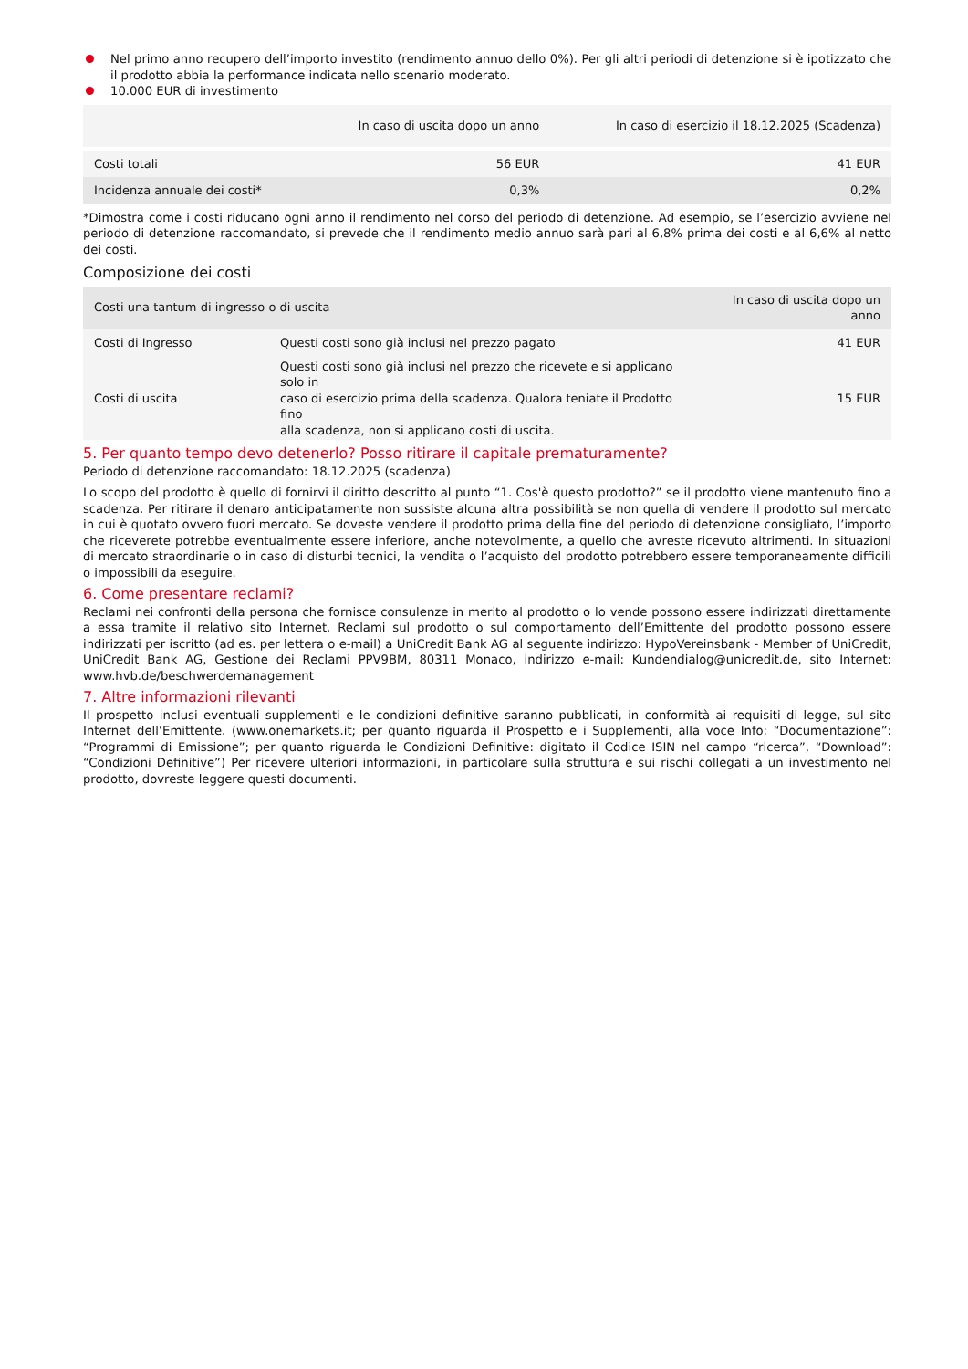Nel primo anno recupero dell’importo investito (rendimento annuo dello 0%). Per gli altri periodi di detenzione si è ipotizzato che il prodotto abbia la performance indicata nello scenario moderato.
10.000 EUR di investimento
| | In caso di uscita dopo un anno | In caso di esercizio il 18.12.2025 (Scadenza) |
| --- | --- | --- |
| Costi totali | 56 EUR | 41 EUR |
| Incidenza annuale dei costi* | 0,3% | 0,2% |
*Dimostra come i costi riducano ogni anno il rendimento nel corso del periodo di detenzione. Ad esempio, se l’esercizio avviene nel periodo di detenzione raccomandato, si prevede che il rendimento medio annuo sarà pari al 6,8% prima dei costi e al 6,6% al netto dei costi.
Composizione dei costi
| Costi una tantum di ingresso o di uscita | | In caso di uscita dopo un anno |
| --- | --- | --- |
| Costi di Ingresso | Questi costi sono già inclusi nel prezzo pagato | 41 EUR |
| Costi di uscita | Questi costi sono già inclusi nel prezzo che ricevete e si applicano solo in caso di esercizio prima della scadenza. Qualora teniate il Prodotto fino alla scadenza, non si applicano costi di uscita. | 15 EUR |
5. Per quanto tempo devo detenerlo? Posso ritirare il capitale prematuramente?
Periodo di detenzione raccomandato: 18.12.2025 (scadenza)
Lo scopo del prodotto è quello di fornirvi il diritto descritto al punto “1. Cos'è questo prodotto?” se il prodotto viene mantenuto fino a scadenza. Per ritirare il denaro anticipatamente non sussiste alcuna altra possibilità se non quella di vendere il prodotto sul mercato in cui è quotato ovvero fuori mercato. Se doveste vendere il prodotto prima della fine del periodo di detenzione consigliato, l’importo che riceverete potrebbe eventualmente essere inferiore, anche notevolmente, a quello che avreste ricevuto altrimenti. In situazioni di mercato straordinarie o in caso di disturbi tecnici, la vendita o l’acquisto del prodotto potrebbero essere temporaneamente difficili o impossibili da eseguire.
6. Come presentare reclami?
Reclami nei confronti della persona che fornisce consulenze in merito al prodotto o lo vende possono essere indirizzati direttamente a essa tramite il relativo sito Internet. Reclami sul prodotto o sul comportamento dell’Emittente del prodotto possono essere indirizzati per iscritto (ad es. per lettera o e-mail) a UniCredit Bank AG al seguente indirizzo: HypoVereinsbank - Member of UniCredit, UniCredit Bank AG, Gestione dei Reclami PPV9BM, 80311 Monaco, indirizzo e-mail: Kundendialog@unicredit.de, sito Internet: www.hvb.de/beschwerdemanagement
7. Altre informazioni rilevanti
Il prospetto inclusi eventuali supplementi e le condizioni definitive saranno pubblicati, in conformità ai requisiti di legge, sul sito Internet dell’Emittente. (www.onemarkets.it; per quanto riguarda il Prospetto e i Supplementi, alla voce Info: “Documentazione”: “Programmi di Emissione”; per quanto riguarda le Condizioni Definitive: digitato il Codice ISIN nel campo “ricerca”, “Download”: “Condizioni Definitive”) Per ricevere ulteriori informazioni, in particolare sulla struttura e sui rischi collegati a un investimento nel prodotto, dovreste leggere questi documenti.